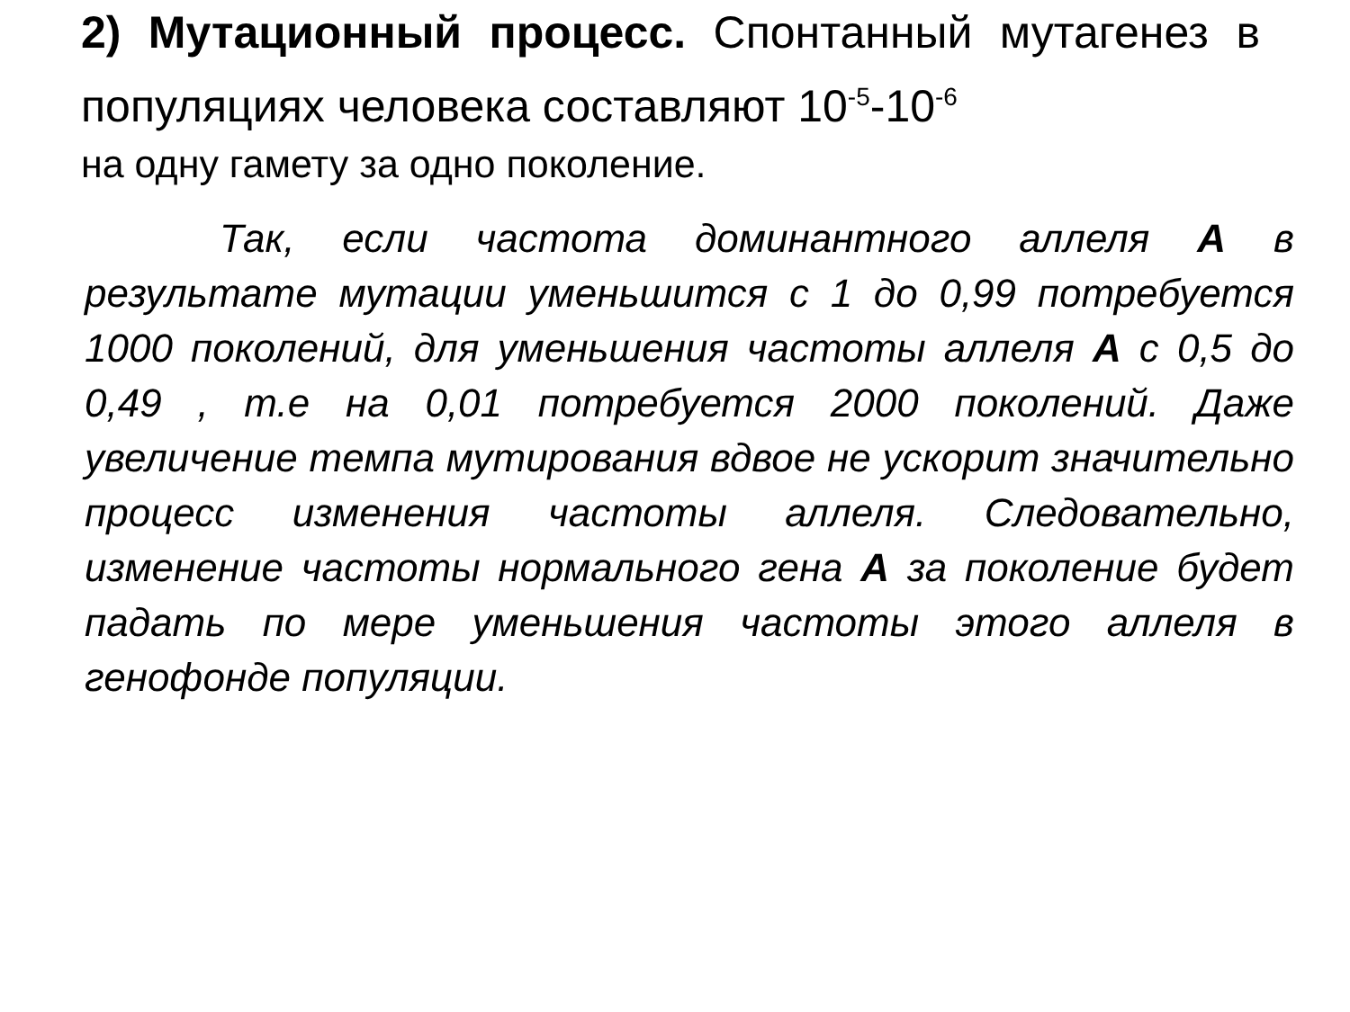2) Мутационный процесс. Спонтанный мутагенез в популяциях человека составляют 10<sup>-5</sup>-10<sup>-6</sup>
на одну гамету за одно поколение.
Так, если частота доминантного аллеля А в результате мутации уменьшится с 1 до 0,99 потребуется 1000 поколений, для уменьшения частоты аллеля А с 0,5 до 0,49 , т.е на 0,01 потребуется 2000 поколений. Даже увеличение темпа мутирования вдвое не ускорит значительно процесс изменения частоты аллеля. Следовательно, изменение частоты нормального гена А за поколение будет падать по мере уменьшения частоты этого аллеля в генофонде популяции.